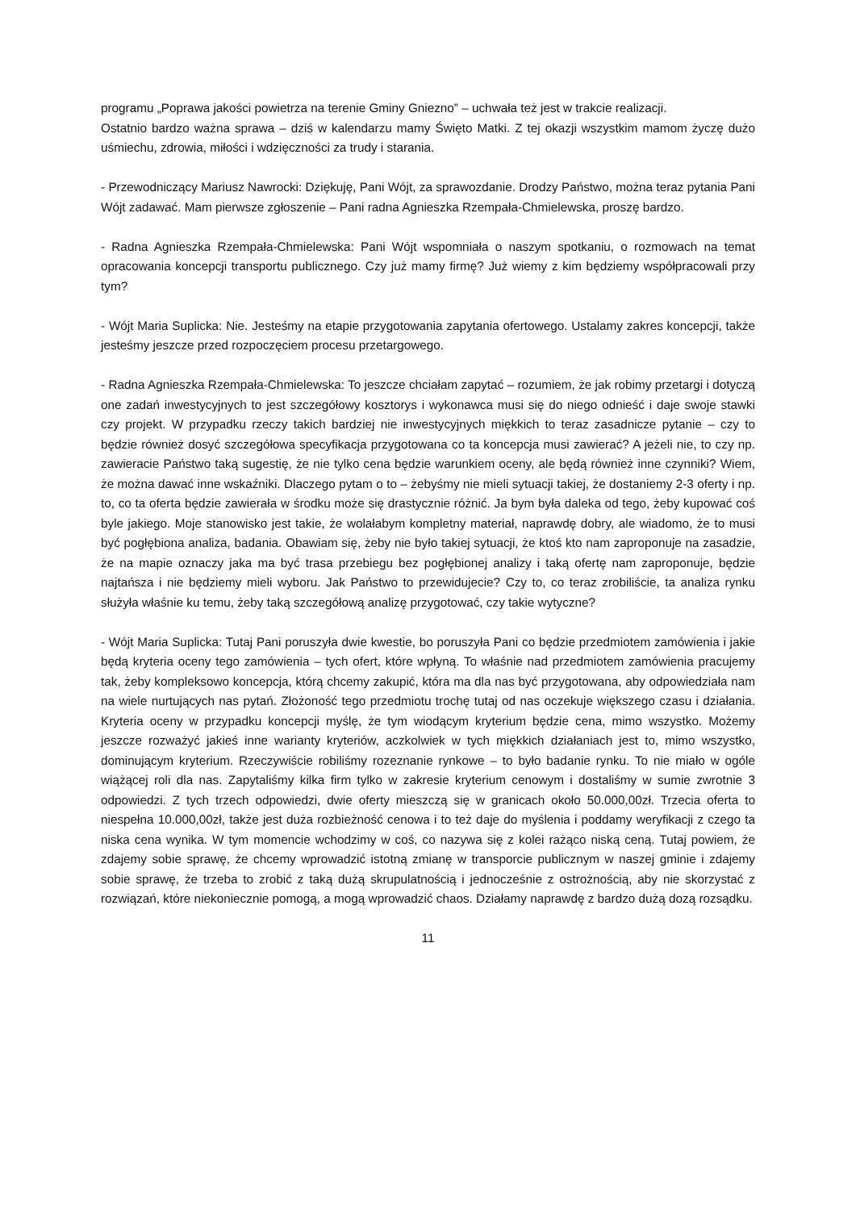programu „Poprawa jakości powietrza na terenie Gminy Gniezno” – uchwała też jest w trakcie realizacji.
Ostatnio bardzo ważna sprawa – dziś w kalendarzu mamy Święto Matki. Z tej okazji wszystkim mamom życzę dużo uśmiechu, zdrowia, miłości i wdzięczności za trudy i starania.
- Przewodniczący Mariusz Nawrocki: Dziękuję, Pani Wójt, za sprawozdanie. Drodzy Państwo, można teraz pytania Pani Wójt zadawać. Mam pierwsze zgłoszenie – Pani radna Agnieszka Rzempała-Chmielewska, proszę bardzo.
- Radna Agnieszka Rzempała-Chmielewska: Pani Wójt wspomniała o naszym spotkaniu, o rozmowach na temat opracowania koncepcji transportu publicznego. Czy już mamy firmę? Już wiemy z kim będziemy współpracowali przy tym?
- Wójt Maria Suplicka: Nie. Jesteśmy na etapie przygotowania zapytania ofertowego. Ustalamy zakres koncepcji, także jesteśmy jeszcze przed rozpoczęciem procesu przetargowego.
- Radna Agnieszka Rzempała-Chmielewska: To jeszcze chciałam zapytać – rozumiem, że jak robimy przetargi i dotyczą one zadań inwestycyjnych to jest szczegółowy kosztorys i wykonawca musi się do niego odnieść i daje swoje stawki czy projekt. W przypadku rzeczy takich bardziej nie inwestycyjnych miękkich to teraz zasadnicze pytanie – czy to będzie również dosyć szczegółowa specyfikacja przygotowana co ta koncepcja musi zawierać? A jeżeli nie, to czy np. zawieracie Państwo taką sugestię, że nie tylko cena będzie warunkiem oceny, ale będą również inne czynniki? Wiem, że można dawać inne wskaźniki. Dlaczego pytam o to – żebyśmy nie mieli sytuacji takiej, że dostaniemy 2-3 oferty i np. to, co ta oferta będzie zawierała w środku może się drastycznie różnić. Ja bym była daleka od tego, żeby kupować coś byle jakiego. Moje stanowisko jest takie, że wolałabym kompletny materiał, naprawdę dobry, ale wiadomo, że to musi być pogłębiona analiza, badania. Obawiam się, żeby nie było takiej sytuacji, że ktoś kto nam zaproponuje na zasadzie, że na mapie oznaczy jaka ma być trasa przebiegu bez pogłębionej analizy i taką ofertę nam zaproponuje, będzie najtańsza i nie będziemy mieli wyboru. Jak Państwo to przewidujecie? Czy to, co teraz zrobiliście, ta analiza rynku służyła właśnie ku temu, żeby taką szczegółową analizę przygotować, czy takie wytyczne?
- Wójt Maria Suplicka: Tutaj Pani poruszyła dwie kwestie, bo poruszyła Pani co będzie przedmiotem zamówienia i jakie będą kryteria oceny tego zamówienia – tych ofert, które wpłyną. To właśnie nad przedmiotem zamówienia pracujemy tak, żeby kompleksowo koncepcja, którą chcemy zakupić, która ma dla nas być przygotowana, aby odpowiedziała nam na wiele nurtujących nas pytań. Złożoność tego przedmiotu trochę tutaj od nas oczekuje większego czasu i działania. Kryteria oceny w przypadku koncepcji myślę, że tym wiodącym kryterium będzie cena, mimo wszystko. Możemy jeszcze rozważyć jakieś inne warianty kryteriów, aczkolwiek w tych miękkich działaniach jest to, mimo wszystko, dominującym kryterium. Rzeczywiście robiliśmy rozeznanie rynkowe – to było badanie rynku. To nie miało w ogóle wiążącej roli dla nas. Zapytaliśmy kilka firm tylko w zakresie kryterium cenowym i dostaliśmy w sumie zwrotnie 3 odpowiedzi. Z tych trzech odpowiedzi, dwie oferty mieszczą się w granicach około 50.000,00zł. Trzecia oferta to niespełna 10.000,00zł, także jest duża rozbieżność cenowa i to też daje do myślenia i poddamy weryfikacji z czego ta niska cena wynika. W tym momencie wchodzimy w coś, co nazywa się z kolei rażąco niską ceną. Tutaj powiem, że zdajemy sobie sprawę, że chcemy wprowadzić istotną zmianę w transporcie publicznym w naszej gminie i zdajemy sobie sprawę, że trzeba to zrobić z taką dużą skrupulatnością i jednocześnie z ostrożnością, aby nie skorzystać z rozwiązań, które niekoniecznie pomogą, a mogą wprowadzić chaos. Działamy naprawdę z bardzo dużą dozą rozsądku.
11